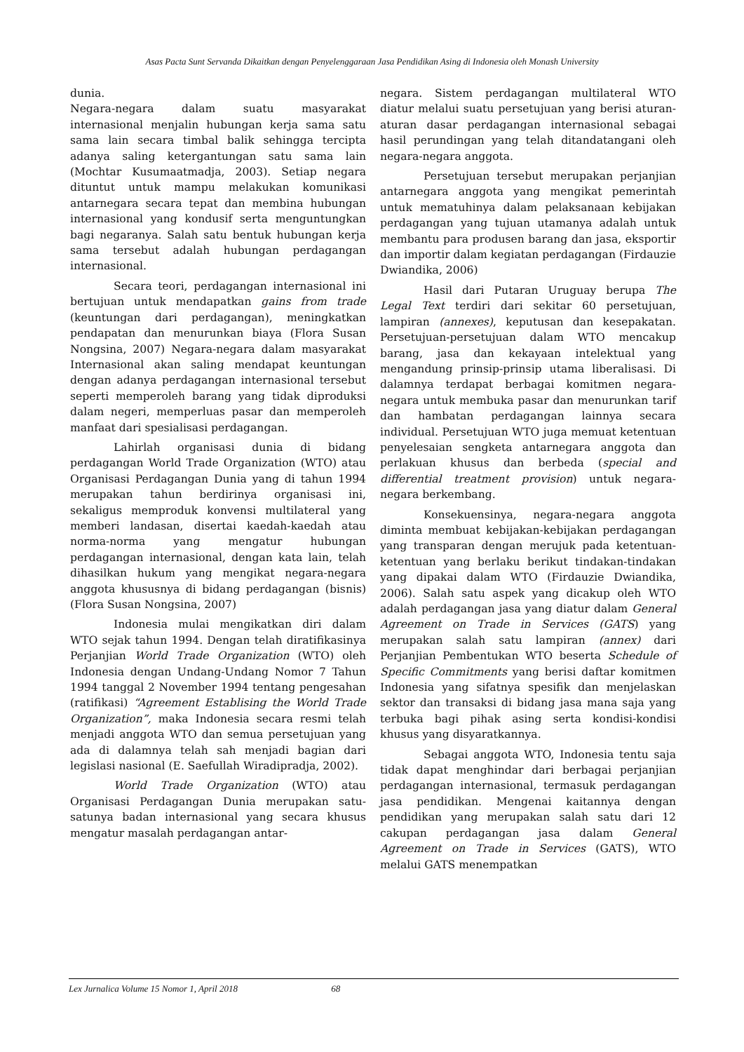Asas Pacta Sunt Servanda Dikaitkan dengan Penyelenggaraan Jasa Pendidikan Asing di Indonesia oleh Monash University
dunia.
Negara-negara dalam suatu masyarakat internasional menjalin hubungan kerja sama satu sama lain secara timbal balik sehingga tercipta adanya saling ketergantungan satu sama lain (Mochtar Kusumaatmadja, 2003). Setiap negara dituntut untuk mampu melakukan komunikasi antarnegara secara tepat dan membina hubungan internasional yang kondusif serta menguntungkan bagi negaranya. Salah satu bentuk hubungan kerja sama tersebut adalah hubungan perdagangan internasional.
Secara teori, perdagangan internasional ini bertujuan untuk mendapatkan gains from trade (keuntungan dari perdagangan), meningkatkan pendapatan dan menurunkan biaya (Flora Susan Nongsina, 2007) Negara-negara dalam masyarakat Internasional akan saling mendapat keuntungan dengan adanya perdagangan internasional tersebut seperti memperoleh barang yang tidak diproduksi dalam negeri, memperluas pasar dan memperoleh manfaat dari spesialisasi perdagangan.
Lahirlah organisasi dunia di bidang perdagangan World Trade Organization (WTO) atau Organisasi Perdagangan Dunia yang di tahun 1994 merupakan tahun berdirinya organisasi ini, sekaligus memproduk konvensi multilateral yang memberi landasan, disertai kaedah-kaedah atau norma-norma yang mengatur hubungan perdagangan internasional, dengan kata lain, telah dihasilkan hukum yang mengikat negara-negara anggota khususnya di bidang perdagangan (bisnis) (Flora Susan Nongsina, 2007)
Indonesia mulai mengikatkan diri dalam WTO sejak tahun 1994. Dengan telah diratifikasinya Perjanjian World Trade Organization (WTO) oleh Indonesia dengan Undang-Undang Nomor 7 Tahun 1994 tanggal 2 November 1994 tentang pengesahan (ratifikasi) “Agreement Establising the World Trade Organization”, maka Indonesia secara resmi telah menjadi anggota WTO dan semua persetujuan yang ada di dalamnya telah sah menjadi bagian dari legislasi nasional (E. Saefullah Wiradipradja, 2002).
World Trade Organization (WTO) atau Organisasi Perdagangan Dunia merupakan satu-satunya badan internasional yang secara khusus mengatur masalah perdagangan antar-
negara. Sistem perdagangan multilateral WTO diatur melalui suatu persetujuan yang berisi aturan-aturan dasar perdagangan internasional sebagai hasil perundingan yang telah ditandatangani oleh negara-negara anggota.
Persetujuan tersebut merupakan perjanjian antarnegara anggota yang mengikat pemerintah untuk mematuhinya dalam pelaksanaan kebijakan perdagangan yang tujuan utamanya adalah untuk membantu para produsen barang dan jasa, eksportir dan importir dalam kegiatan perdagangan (Firdauzie Dwiandika, 2006)
Hasil dari Putaran Uruguay berupa The Legal Text terdiri dari sekitar 60 persetujuan, lampiran (annexes), keputusan dan kesepakatan. Persetujuan-persetujuan dalam WTO mencakup barang, jasa dan kekayaan intelektual yang mengandung prinsip-prinsip utama liberalisasi. Di dalamnya terdapat berbagai komitmen negara-negara untuk membuka pasar dan menurunkan tarif dan hambatan perdagangan lainnya secara individual. Persetujuan WTO juga memuat ketentuan penyelesaian sengketa antarnegara anggota dan perlakuan khusus dan berbeda (special and differential treatment provision) untuk negara-negara berkembang.
Konsekuensinya, negara-negara anggota diminta membuat kebijakan-kebijakan perdagangan yang transparan dengan merujuk pada ketentuan-ketentuan yang berlaku berikut tindakan-tindakan yang dipakai dalam WTO (Firdauzie Dwiandika, 2006). Salah satu aspek yang dicakup oleh WTO adalah perdagangan jasa yang diatur dalam General Agreement on Trade in Services (GATS) yang merupakan salah satu lampiran (annex) dari Perjanjian Pembentukan WTO beserta Schedule of Specific Commitments yang berisi daftar komitmen Indonesia yang sifatnya spesifik dan menjelaskan sektor dan transaksi di bidang jasa mana saja yang terbuka bagi pihak asing serta kondisi-kondisi khusus yang disyaratkannya.
Sebagai anggota WTO, Indonesia tentu saja tidak dapat menghindar dari berbagai perjanjian perdagangan internasional, termasuk perdagangan jasa pendidikan. Mengenai kaitannya dengan pendidikan yang merupakan salah satu dari 12 cakupan perdagangan jasa dalam General Agreement on Trade in Services (GATS), WTO melalui GATS menempatkan
Lex Jurnalica Volume 15 Nomor 1, April 2018 68